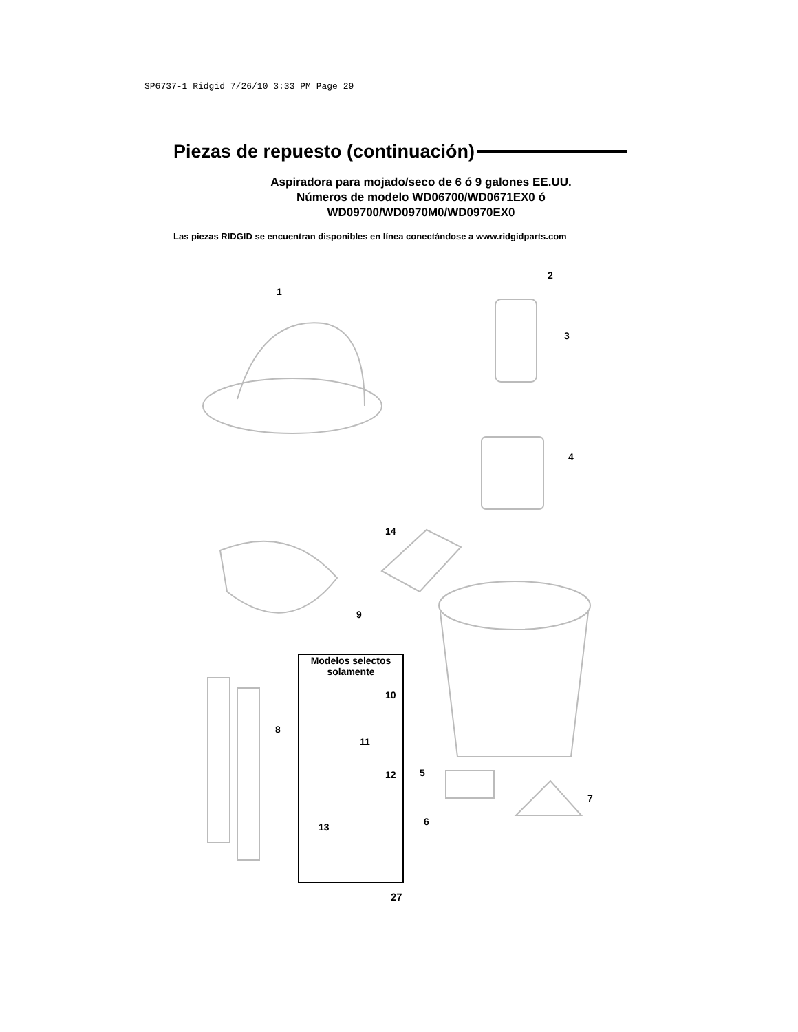SP6737-1 Ridgid 7/26/10 3:33 PM Page 29
Piezas de repuesto (continuación)
Aspiradora para mojado/seco de 6 ó 9 galones EE.UU.
Números de modelo WD06700/WD0671EX0 ó
WD09700/WD0970M0/WD0970EX0
Las piezas RIDGID se encuentran disponibles en línea conectándose a www.ridgidparts.com
1
2
3
4
14
9
8
5
7
6
Modelos selectos
solamente
10
11
12
13
27